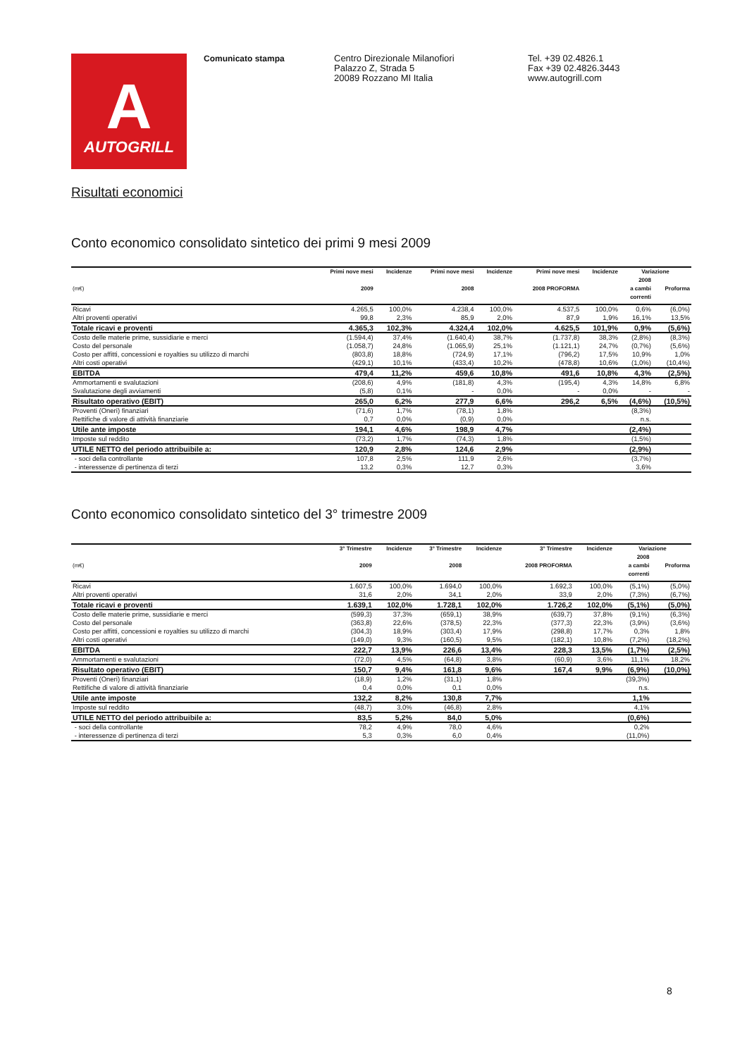A
AUTOGRILL
Comunicato stampa
Centro Direzionale Milanofiori
Palazzo Z, Strada 5
20089 Rozzano MI Italia
Tel. +39 02.4826.1
Fax +39 02.4826.3443
www.autogrill.com
Risultati economici
Conto economico consolidato sintetico dei primi 9 mesi 2009
| | Primi nove mesi | Incidenze | Primi nove mesi | Incidenze | Primi nove mesi | Incidenze | Variazione | |
| --- | --- | --- | --- | --- | --- | --- | --- | --- |
| (m€) | 2009 | | 2008 | | 2008 PROFORMA | | 2008 a cambi correnti | Proforma |
| Ricavi | 4.265,5 | 100,0% | 4.238,4 | 100,0% | 4.537,5 | 100,0% | 0,6% | (6,0%) |
| Altri proventi operativi | 99,8 | 2,3% | 85,9 | 2,0% | 87,9 | 1,9% | 16,1% | 13,5% |
| Totale ricavi e proventi | 4.365,3 | 102,3% | 4.324,4 | 102,0% | 4.625,5 | 101,9% | 0,9% | (5,6%) |
| Costo delle materie prime, sussidiarie e merci | (1.594,4) | 37,4% | (1.640,4) | 38,7% | (1.737,8) | 38,3% | (2,8%) | (8,3%) |
| Costo del personale | (1.058,7) | 24,8% | (1.065,9) | 25,1% | (1.121,1) | 24,7% | (0,7%) | (5,6%) |
| Costo per affitti, concessioni e royalties su utilizzo di marchi | (803,8) | 18,8% | (724,9) | 17,1% | (796,2) | 17,5% | 10,9% | 1,0% |
| Altri costi operativi | (429,1) | 10,1% | (433,4) | 10,2% | (478,8) | 10,6% | (1,0%) | (10,4%) |
| EBITDA | 479,4 | 11,2% | 459,6 | 10,8% | 491,6 | 10,8% | 4,3% | (2,5%) |
| Ammortamenti e svalutazioni | (208,6) | 4,9% | (181,8) | 4,3% | (195,4) | 4,3% | 14,8% | 6,8% |
| Svalutazione degli avviamenti | (5,8) | 0,1% | - | 0,0% | - | 0,0% | - | - |
| Risultato operativo (EBIT) | 265,0 | 6,2% | 277,9 | 6,6% | 296,2 | 6,5% | (4,6%) | (10,5%) |
| Proventi (Oneri) finanziari | (71,6) | 1,7% | (78,1) | 1,8% | | | (8,3%) | |
| Rettifiche di valore di attività finanziarie | 0,7 | 0,0% | (0,9) | 0,0% | | | n.s. | |
| Utile ante imposte | 194,1 | 4,6% | 198,9 | 4,7% | | | (2,4%) | |
| Imposte sul reddito | (73,2) | 1,7% | (74,3) | 1,8% | | | (1,5%) | |
| UTILE NETTO del periodo attribuibile a: | 120,9 | 2,8% | 124,6 | 2,9% | | | (2,9%) | |
| - soci della controllante | 107,8 | 2,5% | 111,9 | 2,6% | | | (3,7%) | |
| - interessenze di pertinenza di terzi | 13,2 | 0,3% | 12,7 | 0,3% | | | 3,6% | |
Conto economico consolidato sintetico del 3° trimestre 2009
| | 3° Trimestre | Incidenze | 3° Trimestre | Incidenze | 3° Trimestre | Incidenze | Variazione | |
| --- | --- | --- | --- | --- | --- | --- | --- | --- |
| (m€) | 2009 | | 2008 | | 2008 PROFORMA | | 2008 a cambi correnti | Proforma |
| Ricavi | 1.607,5 | 100,0% | 1.694,0 | 100,0% | 1.692,3 | 100,0% | (5,1%) | (5,0%) |
| Altri proventi operativi | 31,6 | 2,0% | 34,1 | 2,0% | 33,9 | 2,0% | (7,3%) | (6,7%) |
| Totale ricavi e proventi | 1.639,1 | 102,0% | 1.728,1 | 102,0% | 1.726,2 | 102,0% | (5,1%) | (5,0%) |
| Costo delle materie prime, sussidiarie e merci | (599,3) | 37,3% | (659,1) | 38,9% | (639,7) | 37,8% | (9,1%) | (6,3%) |
| Costo del personale | (363,8) | 22,6% | (378,5) | 22,3% | (377,3) | 22,3% | (3,9%) | (3,6%) |
| Costo per affitti, concessioni e royalties su utilizzo di marchi | (304,3) | 18,9% | (303,4) | 17,9% | (298,8) | 17,7% | 0,3% | 1,8% |
| Altri costi operativi | (149,0) | 9,3% | (160,5) | 9,5% | (182,1) | 10,8% | (7,2%) | (18,2%) |
| EBITDA | 222,7 | 13,9% | 226,6 | 13,4% | 228,3 | 13,5% | (1,7%) | (2,5%) |
| Ammortamenti e svalutazioni | (72,0) | 4,5% | (64,8) | 3,8% | (60,9) | 3,6% | 11,1% | 18,2% |
| Risultato operativo (EBIT) | 150,7 | 9,4% | 161,8 | 9,6% | 167,4 | 9,9% | (6,9%) | (10,0%) |
| Proventi (Oneri) finanziari | (18,9) | 1,2% | (31,1) | 1,8% | | | (39,3%) | |
| Rettifiche di valore di attività finanziarie | 0,4 | 0,0% | 0,1 | 0,0% | | | n.s. | |
| Utile ante imposte | 132,2 | 8,2% | 130,8 | 7,7% | | | 1,1% | |
| Imposte sul reddito | (48,7) | 3,0% | (46,8) | 2,8% | | | 4,1% | |
| UTILE NETTO del periodo attribuibile a: | 83,5 | 5,2% | 84,0 | 5,0% | | | (0,6%) | |
| - soci della controllante | 78,2 | 4,9% | 78,0 | 4,6% | | | 0,2% | |
| - interessenze di pertinenza di terzi | 5,3 | 0,3% | 6,0 | 0,4% | | | (11,0%) | |
8